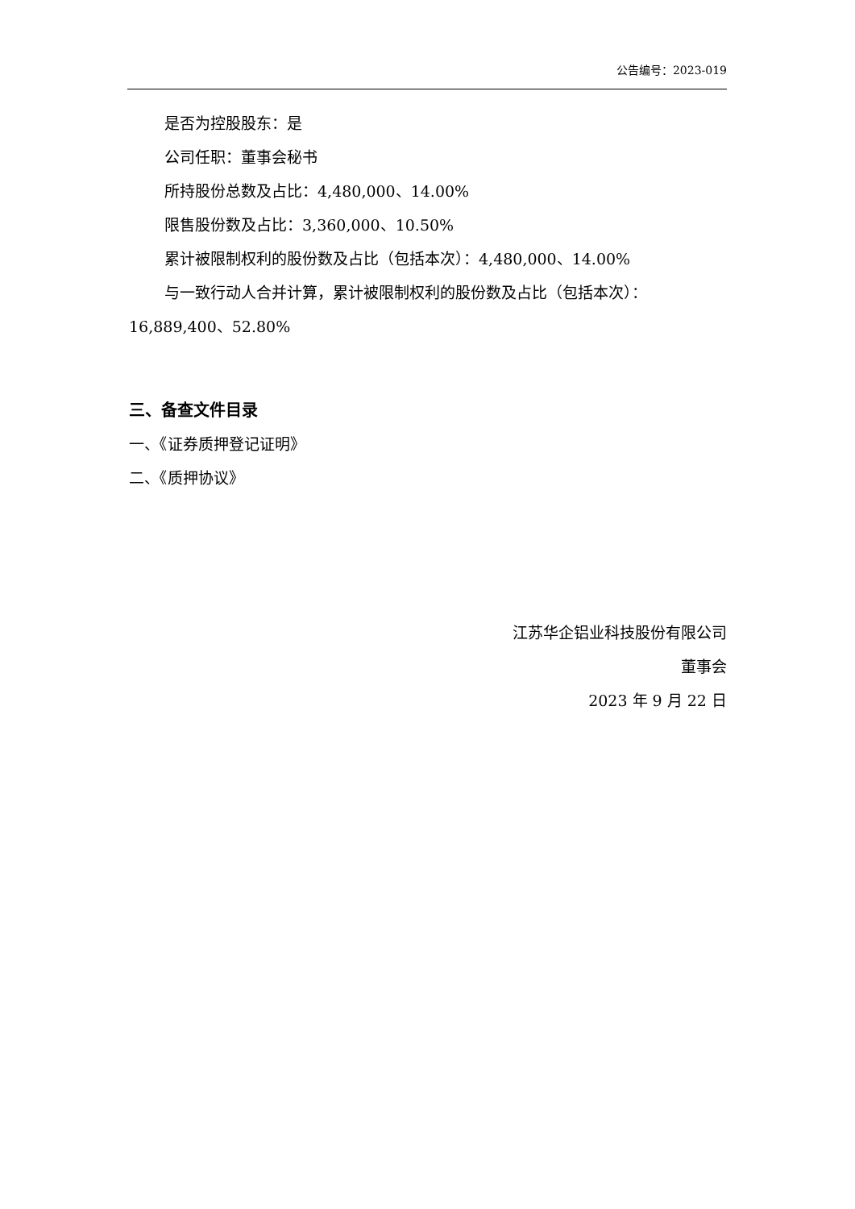公告编号：2023-019
是否为控股股东：是
公司任职：董事会秘书
所持股份总数及占比：4,480,000、14.00%
限售股份数及占比：3,360,000、10.50%
累计被限制权利的股份数及占比（包括本次）：4,480,000、14.00%
与一致行动人合并计算，累计被限制权利的股份数及占比（包括本次）：16,889,400、52.80%
三、备查文件目录
一、《证券质押登记证明》
二、《质押协议》
江苏华企铝业科技股份有限公司
董事会
2023 年 9 月 22 日